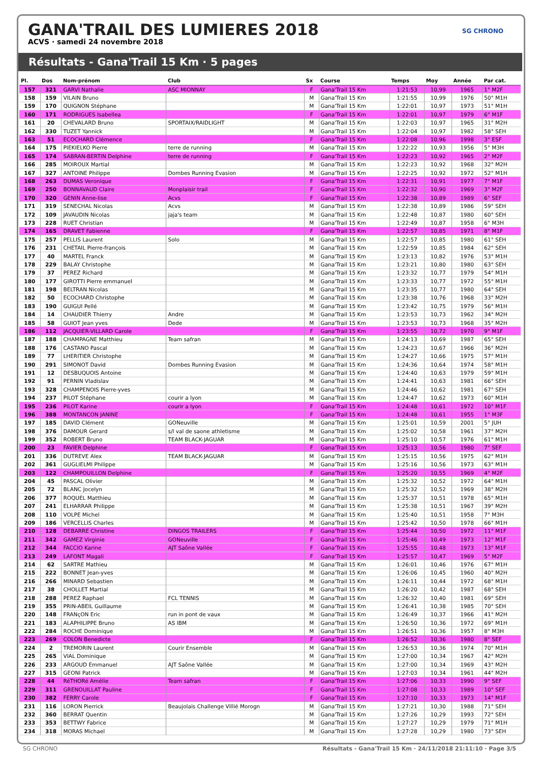GANA'TRAIL DES LUMIERES 2018
ACVS · samedi 24 novembre 2018
SG CHRONO
Résultats - Gana'Trail 15 Km · 5 pages
| Pl. | Dos | Nom-prénom | Club | Sx | Course | Temps | Moy | Année | Par cat. |
| --- | --- | --- | --- | --- | --- | --- | --- | --- | --- |
| 157 | 321 | GARVI Nathalie | ASC MIONNAY | F | Gana'Trail 15 Km | 1:21:53 | 10,99 | 1965 | 1° M2F |
| 158 | 159 | VILAIN Bruno | | M | Gana'Trail 15 Km | 1:21:55 | 10,99 | 1976 | 50° M1H |
| 159 | 170 | QUIGNON Stéphane | | M | Gana'Trail 15 Km | 1:22:01 | 10,97 | 1973 | 51° M1H |
| 160 | 171 | RODRIGUES Isabellea | | F | Gana'Trail 15 Km | 1:22:01 | 10,97 | 1979 | 6° M1F |
| 161 | 20 | CHEVALARD Bruno | SPORTAIX/RAIDLIGHT | M | Gana'Trail 15 Km | 1:22:03 | 10,97 | 1965 | 31° M2H |
| 162 | 330 | TUZET Yannick | | M | Gana'Trail 15 Km | 1:22:04 | 10,97 | 1982 | 58° SEH |
| 163 | 51 | ECOCHARD Clémence | | F | Gana'Trail 15 Km | 1:22:08 | 10,96 | 1998 | 3° ESF |
| 164 | 175 | PIEKIELKO Pierre | terre de running | M | Gana'Trail 15 Km | 1:22:22 | 10,93 | 1956 | 5° M3H |
| 165 | 174 | SABRAN-BERTIN Delphine | terre de running | F | Gana'Trail 15 Km | 1:22:23 | 10,92 | 1965 | 2° M2F |
| 166 | 285 | MOIROUX Martial | | M | Gana'Trail 15 Km | 1:22:23 | 10,92 | 1968 | 32° M2H |
| 167 | 327 | ANTOINE Philippe | Dombes Running Evasion | M | Gana'Trail 15 Km | 1:22:25 | 10,92 | 1972 | 52° M1H |
| 168 | 263 | DUMAS Veronique | | F | Gana'Trail 15 Km | 1:22:31 | 10,91 | 1977 | 7° M1F |
| 169 | 250 | BONNAVAUD Claire | Monplaisir trail | F | Gana'Trail 15 Km | 1:22:32 | 10,90 | 1969 | 3° M2F |
| 170 | 320 | GENIN Anne-lise | Acvs | F | Gana'Trail 15 Km | 1:22:38 | 10,89 | 1989 | 6° SEF |
| 171 | 319 | SENECHAL Nicolas | Acvs | M | Gana'Trail 15 Km | 1:22:38 | 10,89 | 1986 | 59° SEH |
| 172 | 109 | JAVAUDIN Nicolas | jaja's team | M | Gana'Trail 15 Km | 1:22:48 | 10,87 | 1980 | 60° SEH |
| 173 | 228 | RUET Christian | | M | Gana'Trail 15 Km | 1:22:49 | 10,87 | 1958 | 6° M3H |
| 174 | 165 | DRAVET Fabienne | | F | Gana'Trail 15 Km | 1:22:57 | 10,85 | 1971 | 8° M1F |
| 175 | 257 | PELLIS Laurent | Solo | M | Gana'Trail 15 Km | 1:22:57 | 10,85 | 1980 | 61° SEH |
| 176 | 231 | CHETAIL Pierre-françois | | M | Gana'Trail 15 Km | 1:22:59 | 10,85 | 1984 | 62° SEH |
| 177 | 40 | MARTEL Franck | | M | Gana'Trail 15 Km | 1:23:13 | 10,82 | 1976 | 53° M1H |
| 178 | 229 | BALAY Christophe | | M | Gana'Trail 15 Km | 1:23:21 | 10,80 | 1980 | 63° SEH |
| 179 | 37 | PEREZ Richard | | M | Gana'Trail 15 Km | 1:23:32 | 10,77 | 1979 | 54° M1H |
| 180 | 177 | GIROTTI Pierre emmanuel | | M | Gana'Trail 15 Km | 1:23:33 | 10,77 | 1972 | 55° M1H |
| 181 | 198 | BELTRAN Nicolas | | M | Gana'Trail 15 Km | 1:23:35 | 10,77 | 1980 | 64° SEH |
| 182 | 50 | ECOCHARD Christophe | | M | Gana'Trail 15 Km | 1:23:38 | 10,76 | 1968 | 33° M2H |
| 183 | 190 | GUIGUI Pellé | | M | Gana'Trail 15 Km | 1:23:42 | 10,75 | 1979 | 56° M1H |
| 184 | 14 | CHAUDIER Thierry | Andre | M | Gana'Trail 15 Km | 1:23:53 | 10,73 | 1962 | 34° M2H |
| 185 | 58 | GUIOT Jean yves | Dede | M | Gana'Trail 15 Km | 1:23:53 | 10,73 | 1968 | 35° M2H |
| 186 | 112 | JACQUIER-VILLARD Carole | | F | Gana'Trail 15 Km | 1:23:55 | 10,72 | 1970 | 9° M1F |
| 187 | 188 | CHAMPAGNE Matthieu | Team safran | M | Gana'Trail 15 Km | 1:24:13 | 10,69 | 1987 | 65° SEH |
| 188 | 176 | CASTANO Pascal | | M | Gana'Trail 15 Km | 1:24:23 | 10,67 | 1966 | 36° M2H |
| 189 | 77 | LHERITIER Christophe | | M | Gana'Trail 15 Km | 1:24:27 | 10,66 | 1975 | 57° M1H |
| 190 | 291 | SIMONOT David | Dombes Running Evasion | M | Gana'Trail 15 Km | 1:24:36 | 10,64 | 1974 | 58° M1H |
| 191 | 12 | DESBUQUOIS Antoine | | M | Gana'Trail 15 Km | 1:24:40 | 10,63 | 1979 | 59° M1H |
| 192 | 91 | PERNIN Vladislav | | M | Gana'Trail 15 Km | 1:24:41 | 10,63 | 1981 | 66° SEH |
| 193 | 328 | CHAMPENOIS Pierre-yves | | M | Gana'Trail 15 Km | 1:24:46 | 10,62 | 1981 | 67° SEH |
| 194 | 237 | PILOT Stéphane | courir a lyon | M | Gana'Trail 15 Km | 1:24:47 | 10,62 | 1973 | 60° M1H |
| 195 | 236 | PILOT Karine | courir a lyon | F | Gana'Trail 15 Km | 1:24:48 | 10,61 | 1972 | 10° M1F |
| 196 | 388 | MONTANCON JANINE | | F | Gana'Trail 15 Km | 1:24:48 | 10,61 | 1955 | 1° M3F |
| 197 | 185 | DAVID Clément | GONeuville | M | Gana'Trail 15 Km | 1:25:01 | 10,59 | 2001 | 5° JUH |
| 198 | 376 | DAMOUR Gerard | s/l val de saone athletisme | M | Gana'Trail 15 Km | 1:25:02 | 10,58 | 1961 | 37° M2H |
| 199 | 352 | ROBERT Bruno | TEAM BLACK-JAGUAR | M | Gana'Trail 15 Km | 1:25:10 | 10,57 | 1976 | 61° M1H |
| 200 | 23 | FAVIER Delphine | | F | Gana'Trail 15 Km | 1:25:13 | 10,56 | 1980 | 7° SEF |
| 201 | 336 | DUTREVE Alex | TEAM BLACK-JAGUAR | M | Gana'Trail 15 Km | 1:25:15 | 10,56 | 1975 | 62° M1H |
| 202 | 361 | GUGLIELMI Philippe | | M | Gana'Trail 15 Km | 1:25:16 | 10,56 | 1973 | 63° M1H |
| 203 | 122 | CHAMPOUILLON Delphine | | F | Gana'Trail 15 Km | 1:25:20 | 10,55 | 1969 | 4° M2F |
| 204 | 45 | PASCAL Olivier | | M | Gana'Trail 15 Km | 1:25:32 | 10,52 | 1972 | 64° M1H |
| 205 | 72 | BLANC Jocelyn | | M | Gana'Trail 15 Km | 1:25:32 | 10,52 | 1969 | 38° M2H |
| 206 | 377 | ROQUEL Matthieu | | M | Gana'Trail 15 Km | 1:25:37 | 10,51 | 1978 | 65° M1H |
| 207 | 241 | ELHARRAR Philippe | | M | Gana'Trail 15 Km | 1:25:38 | 10,51 | 1967 | 39° M2H |
| 208 | 110 | VOLPE Michel | | M | Gana'Trail 15 Km | 1:25:40 | 10,51 | 1958 | 7° M3H |
| 209 | 186 | VERCELLIS Charles | | M | Gana'Trail 15 Km | 1:25:42 | 10,50 | 1978 | 66° M1H |
| 210 | 128 | DEBARRE Christine | DINGOS TRAILERS | F | Gana'Trail 15 Km | 1:25:44 | 10,50 | 1972 | 11° M1F |
| 211 | 342 | GAMEZ Virginie | GONeuville | F | Gana'Trail 15 Km | 1:25:46 | 10,49 | 1973 | 12° M1F |
| 212 | 344 | FACCIO Karine | AJT Saône Vallée | F | Gana'Trail 15 Km | 1:25:55 | 10,48 | 1973 | 13° M1F |
| 213 | 249 | LAFONT Magali | | F | Gana'Trail 15 Km | 1:25:57 | 10,47 | 1969 | 5° M2F |
| 214 | 62 | SARTRE Mathieu | | M | Gana'Trail 15 Km | 1:26:01 | 10,46 | 1976 | 67° M1H |
| 215 | 222 | BONNET Jean-yves | | M | Gana'Trail 15 Km | 1:26:06 | 10,45 | 1960 | 40° M2H |
| 216 | 266 | MINARD Sebastien | | M | Gana'Trail 15 Km | 1:26:11 | 10,44 | 1972 | 68° M1H |
| 217 | 38 | CHOLLET Martial | | M | Gana'Trail 15 Km | 1:26:20 | 10,42 | 1987 | 68° SEH |
| 218 | 288 | PEREZ Raphael | FCL TENNIS | M | Gana'Trail 15 Km | 1:26:32 | 10,40 | 1981 | 69° SEH |
| 219 | 355 | PRIN-ABEIL Guillaume | | M | Gana'Trail 15 Km | 1:26:41 | 10,38 | 1985 | 70° SEH |
| 220 | 148 | FRANçON Eric | run in pont de vaux | M | Gana'Trail 15 Km | 1:26:49 | 10,37 | 1966 | 41° M2H |
| 221 | 183 | ALAPHILIPPE Bruno | AS IBM | M | Gana'Trail 15 Km | 1:26:50 | 10,36 | 1972 | 69° M1H |
| 222 | 284 | ROCHE Dominique | | M | Gana'Trail 15 Km | 1:26:51 | 10,36 | 1957 | 8° M3H |
| 223 | 269 | COLON Benedicte | | F | Gana'Trail 15 Km | 1:26:52 | 10,36 | 1980 | 8° SEF |
| 224 | 2 | TREMORIN Laurent | Courir Ensemble | M | Gana'Trail 15 Km | 1:26:53 | 10,36 | 1974 | 70° M1H |
| 225 | 265 | VIAL Dominique | | M | Gana'Trail 15 Km | 1:27:00 | 10,34 | 1967 | 42° M2H |
| 226 | 233 | ARGOUD Emmanuel | AJT Saône Vallée | M | Gana'Trail 15 Km | 1:27:00 | 10,34 | 1969 | 43° M2H |
| 227 | 315 | GEONI Patrick | | M | Gana'Trail 15 Km | 1:27:03 | 10,34 | 1961 | 44° M2H |
| 228 | 44 | RéTHORé Amélie | Team safran | F | Gana'Trail 15 Km | 1:27:06 | 10,33 | 1990 | 9° SEF |
| 229 | 311 | GRENOUILLAT Pauline | | F | Gana'Trail 15 Km | 1:27:08 | 10,33 | 1989 | 10° SEF |
| 230 | 382 | FERRY Carole | | F | Gana'Trail 15 Km | 1:27:10 | 10,33 | 1973 | 14° M1F |
| 231 | 116 | LORON Pierrick | Beaujolais Challenge Villié Morogn | M | Gana'Trail 15 Km | 1:27:21 | 10,30 | 1988 | 71° SEH |
| 232 | 360 | BERRAT Quentin | | M | Gana'Trail 15 Km | 1:27:26 | 10,29 | 1993 | 72° SEH |
| 233 | 353 | BETTWY Fabrice | | M | Gana'Trail 15 Km | 1:27:27 | 10,29 | 1979 | 71° M1H |
| 234 | 318 | MORAS Michael | | M | Gana'Trail 15 Km | 1:27:28 | 10,29 | 1980 | 73° SEH |
SG CHRONO Résultats - Gana'Trail 15 Km · 24/11/2018 21:11:10 · Page 3/5